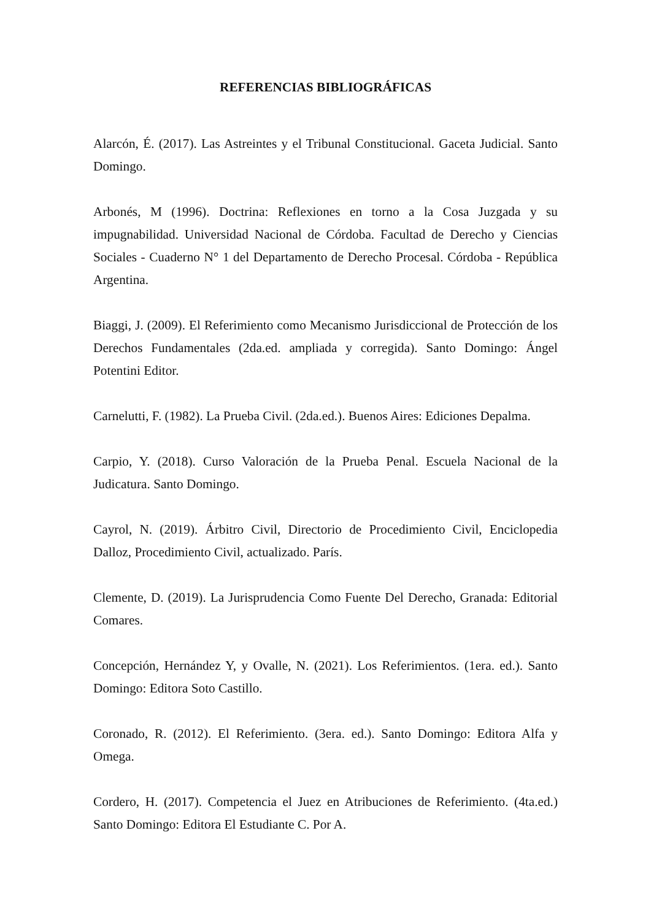REFERENCIAS BIBLIOGRÁFICAS
Alarcón, É. (2017). Las Astreintes y el Tribunal Constitucional. Gaceta Judicial. Santo Domingo.
Arbonés, M (1996). Doctrina: Reflexiones en torno a la Cosa Juzgada y su impugnabilidad. Universidad Nacional de Córdoba. Facultad de Derecho y Ciencias Sociales - Cuaderno N° 1 del Departamento de Derecho Procesal. Córdoba - República Argentina.
Biaggi, J. (2009). El Referimiento como Mecanismo Jurisdiccional de Protección de los Derechos Fundamentales (2da.ed. ampliada y corregida). Santo Domingo: Ángel Potentini Editor.
Carnelutti, F. (1982). La Prueba Civil. (2da.ed.). Buenos Aires: Ediciones Depalma.
Carpio, Y. (2018). Curso Valoración de la Prueba Penal. Escuela Nacional de la Judicatura. Santo Domingo.
Cayrol, N. (2019). Árbitro Civil, Directorio de Procedimiento Civil, Enciclopedia Dalloz, Procedimiento Civil, actualizado. París.
Clemente, D. (2019). La Jurisprudencia Como Fuente Del Derecho, Granada: Editorial Comares.
Concepción, Hernández Y, y Ovalle, N. (2021). Los Referimientos. (1era. ed.). Santo Domingo: Editora Soto Castillo.
Coronado, R. (2012). El Referimiento. (3era. ed.). Santo Domingo: Editora Alfa y Omega.
Cordero, H. (2017). Competencia el Juez en Atribuciones de Referimiento. (4ta.ed.) Santo Domingo: Editora El Estudiante C. Por A.